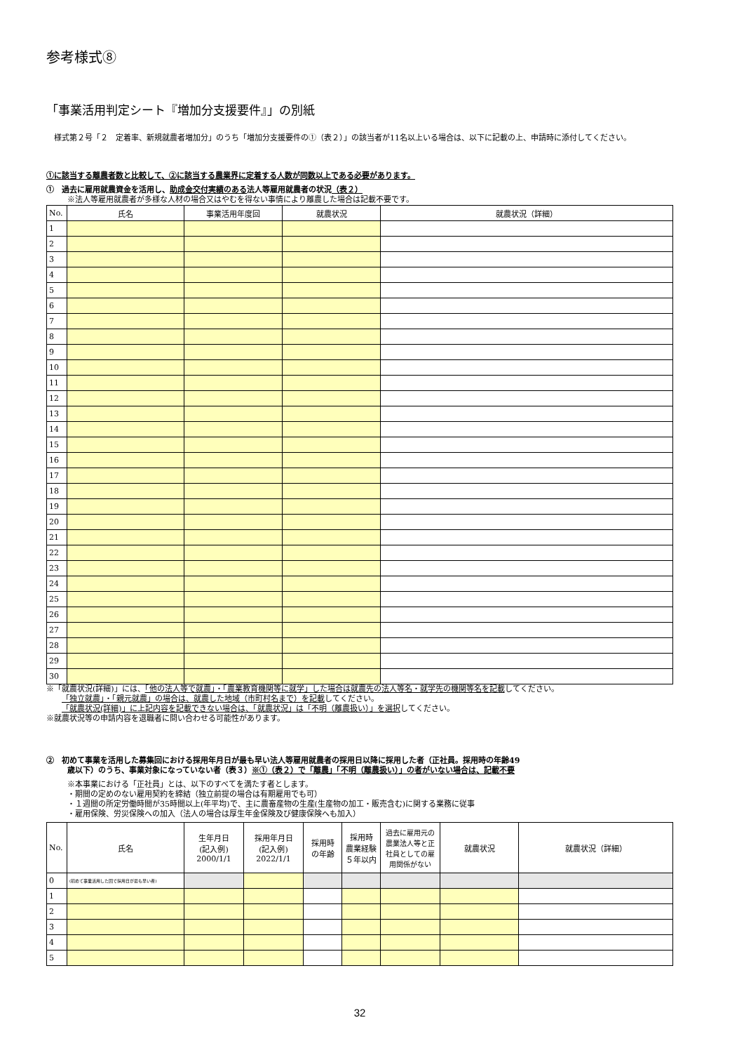参考様式⑧
「事業活用判定シート『増加分支援要件』」の別紙
　様式第２号「２　定着率、新規就農者増加分」のうち「増加分支援要件の①（表２）」の該当者が11名以上いる場合は、以下に記載の上、申請時に添付してください。
①に該当する離農者数と比較して、②に該当する農業界に定着する人数が同数以上である必要があります。
①　過去に雇用就農資金を活用し、助成金交付実績のある法人等雇用就農者の状況（表２）
※法人等雇用就農者が多様な人材の場合又はやむを得ない事情により離農した場合は記載不要です。
| No. | 氏名 | 事業活用年度回 | 就農状況 | 就農状況（詳細） |
| --- | --- | --- | --- | --- |
| 1 | | | | |
| 2 | | | | |
| 3 | | | | |
| 4 | | | | |
| 5 | | | | |
| 6 | | | | |
| 7 | | | | |
| 8 | | | | |
| 9 | | | | |
| 10 | | | | |
| 11 | | | | |
| 12 | | | | |
| 13 | | | | |
| 14 | | | | |
| 15 | | | | |
| 16 | | | | |
| 17 | | | | |
| 18 | | | | |
| 19 | | | | |
| 20 | | | | |
| 21 | | | | |
| 22 | | | | |
| 23 | | | | |
| 24 | | | | |
| 25 | | | | |
| 26 | | | | |
| 27 | | | | |
| 28 | | | | |
| 29 | | | | |
| 30 | | | | |
※「就農状況(詳細)」には、「他の法人等で就農」・「農業教育機関等に就学」した場合は就農先の法人等名・就学先の機関等名を記載してください。
「独立就農」・「親元就農」の場合は、就農した地域（市町村名まで）を記載してください。
「就農状況(詳細)」に上記内容を記載できない場合は、「就農状況」は「不明（離農扱い）」を選択してください。
※就農状況等の申請内容を退職者に問い合わせる可能性があります。
②　初めて事業を活用した募集回における採用年月日が最も早い法人等雇用就農者の採用日以降に採用した者（正社員。採用時の年齢49
歳以下）のうち、事業対象になっていない者（表３）※①（表２）で「離農」「不明（離農扱い）」の者がいない場合は、記載不要
※本事業における「正社員」とは、以下のすべてを満たす者とします。
・期間の定めのない雇用契約を締結（独立前提の場合は有期雇用でも可）
・１週間の所定労働時間が35時間以上(年平均)で、主に農畜産物の生産(生産物の加工・販売含む)に関する業務に従事
・雇用保険、労災保険への加入（法人の場合は厚生年金保険及び健康保険へも加入）
| No. | 氏名 | 生年月日 (記入例) 2000/1/1 | 採用年月日 (記入例) 2022/1/1 | 採用時 の年齢 | 採用時 農業経験 ５年以内 | 過去に雇用元の農業法人等と正社員としての雇用関係がない | 就農状況 | 就農状況（詳細） |
| --- | --- | --- | --- | --- | --- | --- | --- | --- |
| 0 | (初めて事業活用した回で採用日が最も早い者) | | | | | | | |
| 1 | | | | | | | | |
| 2 | | | | | | | | |
| 3 | | | | | | | | |
| 4 | | | | | | | | |
| 5 | | | | | | | | |
32